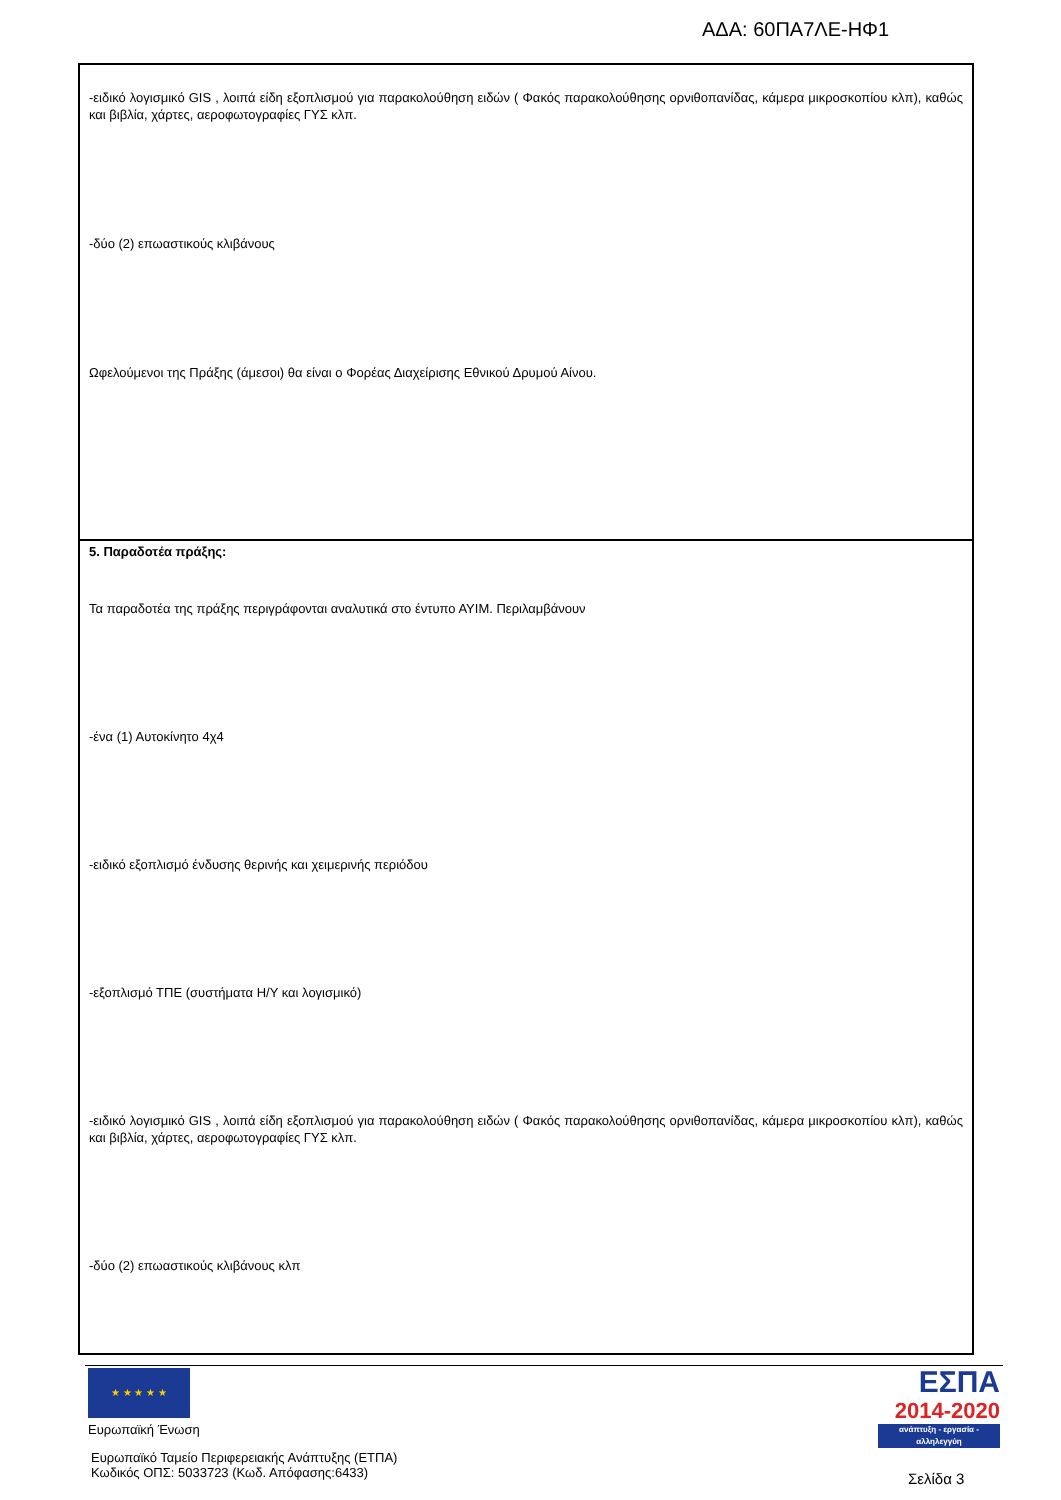ΑΔΑ: 60ΠΑ7ΛΕ-ΗΦ1
| -ειδικό λογισμικό GIS , λοιπά είδη εξοπλισμού για παρακολούθηση ειδών ( Φακός παρακολούθησης ορνιθοπανίδας, κάμερα μικροσκοπίου κλπ), καθώς και βιβλία, χάρτες, αεροφωτογραφίες ΓΥΣ κλπ. -δύο (2) επωαστικούς κλιβάνους Ωφελούμενοι της Πράξης (άμεσοι) θα είναι ο Φορέας Διαχείρισης Εθνικού Δρυμού Αίνου. |
| 5. Παραδοτέα πράξης: Τα παραδοτέα της πράξης περιγράφονται αναλυτικά στο έντυπο ΑΥΙΜ. Περιλαμβάνουν -ένα (1) Αυτοκίνητο 4χ4 -ειδικό εξοπλισμό ένδυσης θερινής και χειμερινής περιόδου -εξοπλισμό ΤΠΕ (συστήματα Η/Υ και λογισμικό) -ειδικό λογισμικό GIS , λοιπά είδη εξοπλισμού για παρακολούθηση ειδών ( Φακός παρακολούθησης ορνιθοπανίδας, κάμερα μικροσκοπίου κλπ), καθώς και βιβλία, χάρτες, αεροφωτογραφίες ΓΥΣ κλπ. -δύο (2) επωαστικούς κλιβάνους κλπ |
★ ★ ★ ★ ★
Ευρωπαϊκή Ένωση
Ευρωπαϊκό Ταμείο Περιφερειακής Ανάπτυξης (ΕΤΠΑ)
Κωδικός ΟΠΣ: 5033723 (Κωδ. Απόφασης:6433)
ΕΣΠΑ
2014-2020
ανάπτυξη - εργασία - αλληλεγγύη
Σελίδα 3